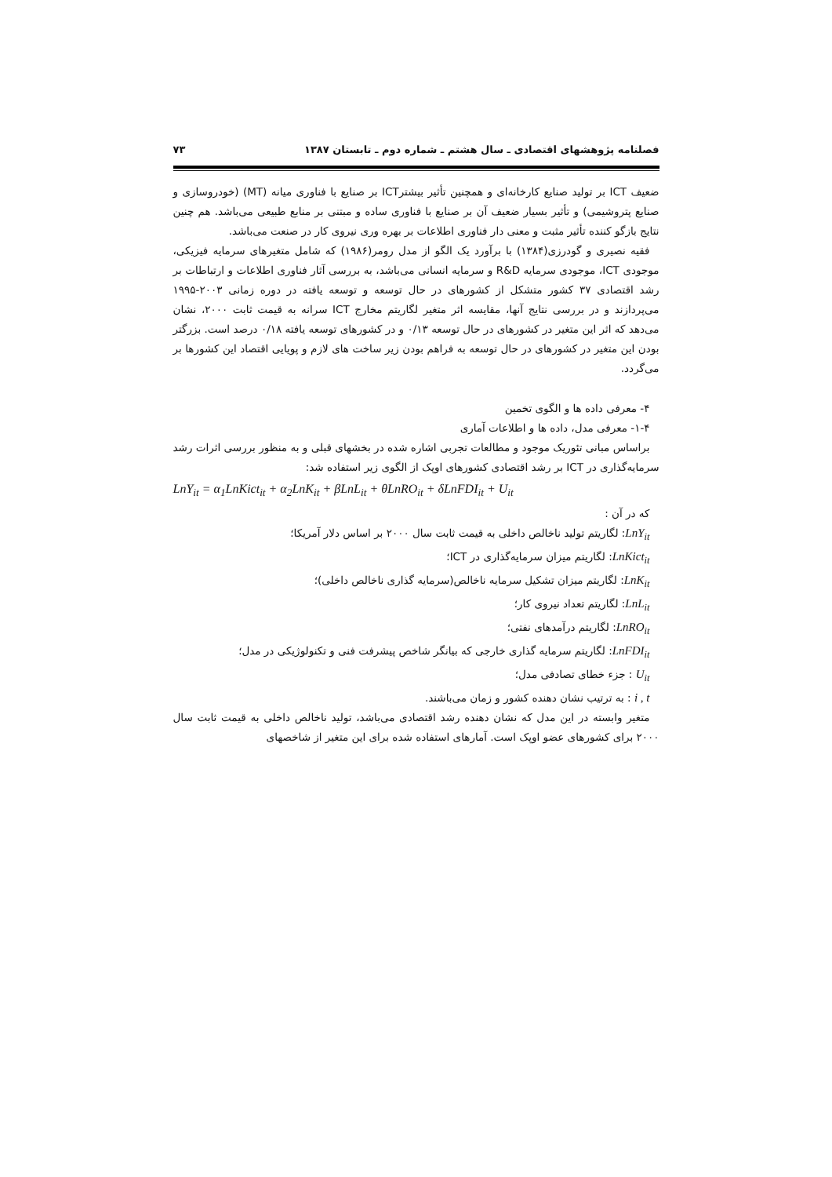فصلنامه پژوهشهای اقتصادی ـ سال هشتم ـ شماره دوم ـ تابستان ۱۳۸۷ ۷۳
ضعیف ICT بر تولید صنایع کارخانه‌ای و همچنین تأثیر بیشترICT بر صنایع با فناوری میانه (MT) (خودروسازی و صنایع پتروشیمی) و تأثیر بسیار ضعیف آن بر صنایع با فناوری ساده و مبتنی بر منابع طبیعی می‌باشد. هم چنین نتایج بازگو کننده تأثیر مثبت و معنی دار فناوری اطلاعات بر بهره وری نیروی کار در صنعت می‌باشد.
فقیه نصیری و گودرزی(۱۳۸۴) با برآورد یک الگو از مدل رومر(۱۹۸۶) که شامل متغیرهای سرمایه فیزیکی، موجودی ICT، موجودی سرمایه R&D و سرمایه انسانی می‌باشد، به بررسی آثار فناوری اطلاعات و ارتباطات بر رشد اقتصادی ۳۷ کشور متشکل از کشورهای در حال توسعه و توسعه یافته در دوره زمانی ۲۰۰۳-۱۹۹۵ می‌پردازند و در بررسی نتایج آنها، مقایسه اثر متغیر لگاریتم مخارج ICT سرانه به قیمت ثابت ۲۰۰۰، نشان می‌دهد که اثر این متغیر در کشورهای در حال توسعه ۰/۱۳ و در کشورهای توسعه یافته ۰/۱۸ درصد است. بزرگتر بودن این متغیر در کشورهای در حال توسعه به فراهم بودن زیر ساخت های لازم و پویایی اقتصاد این کشورها بر می‌گردد.
۴- معرفی داده ها و الگوی تخمین
۱-۴- معرفی مدل، داده ها و اطلاعات آماری
براساس مبانی تئوریک موجود و مطالعات تجربی اشاره شده در بخشهای قبلی و به منظور بررسی اثرات رشد سرمایه‌گذاری در ICT بر رشد اقتصادی کشورهای اوپک از الگوی زیر استفاده شد:
LnY<sub>it</sub> = α<sub>1</sub>LnKict<sub>it</sub> + α<sub>2</sub>LnK<sub>it</sub> + βLnL<sub>it</sub> + θLnRO<sub>it</sub> + δLnFDI<sub>it</sub> + U<sub>it</sub>
که در آن :
LnY<sub>it</sub>: لگاریتم تولید ناخالص داخلی به قیمت ثابت سال ۲۰۰۰ بر اساس دلار آمریکا؛
LnKict<sub>it</sub>: لگاریتم میزان سرمایه‌گذاری در ICT؛
LnK<sub>it</sub>: لگاریتم میزان تشکیل سرمایه ناخالص(سرمایه گذاری ناخالص داخلی)؛
LnL<sub>it</sub>: لگاریتم تعداد نیروی کار؛
LnRO<sub>it</sub>: لگاریتم درآمدهای نفتی؛
LnFDI<sub>it</sub>: لگاریتم سرمایه گذاری خارجی که بیانگر شاخص پیشرفت فنی و تکنولوژیکی در مدل؛
U<sub>it</sub> : جزء خطای تصادفی مدل؛
i , t : به ترتیب نشان دهنده کشور و زمان می‌باشند.
متغیر وابسته در این مدل که نشان دهنده رشد اقتصادی می‌باشد، تولید ناخالص داخلی به قیمت ثابت سال ۲۰۰۰ برای کشورهای عضو اوپک است. آمارهای استفاده شده برای این متغیر از شاخصهای